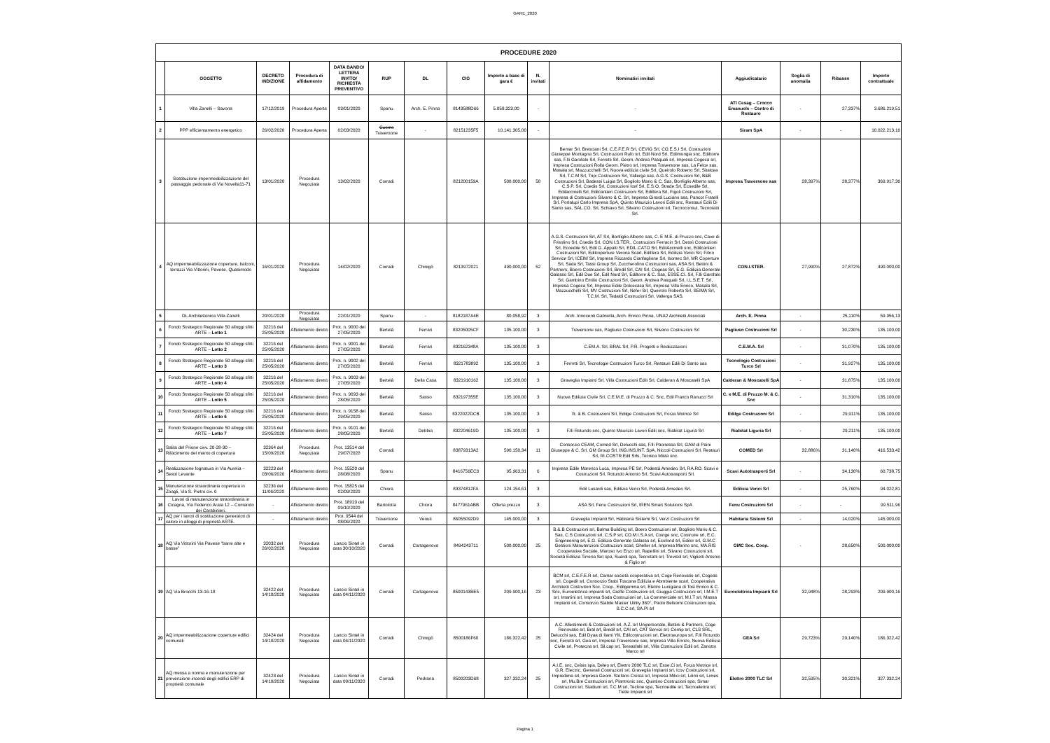GARE_2020
| PROCEDURE 2020 | | | | | | | | | | | | | | |
| --- | --- | --- | --- | --- | --- | --- | --- | --- | --- | --- | --- | --- | --- | --- |
| | OGGETTO | DECRETO INDIZIONE | Procedura di affidamento | DATA BANDO/ LETTERA INVITO/ RICHIESTA PREVENTIVO | RUP | DL | CIG | Importo a base di gara € | N. invitati | Nominativi invitati | Aggiudicatario | Soglia di anomalia | Ribasso | Importo contrattuale |
| 1 | Villa Zanelli – Savona | 17/12/2019 | Procedura Aperta | 03/01/2020 | Spanu | Arch. E. Pinna | 8143588D66 | 5.058.323,00 | - | - | ATI Cesag – Crocco Emanuele – Centro di Restauro | - | 27,337% | 3.686.219,51 |
| 2 | PPP efficientamento energetico | 26/02/2020 | Procedura Aperta | 02/03/2020 | Cuomo Traversone | - | 82151235F5 | 10.141.305,00 | - | - | Siram SpA | - | - | 10.022.213,10 |
| 3 | Sostituzione impermeabilizzazione del passaggio pedonale di Via Novella11-71 | 13/01/2020 | Procedura Negoziata | 13/02/2020 | Corradi | | 821200159A | 500.000,00 | 50 | Bemar Srl, Bresciani Srl, C.E.F.E.R Srl, CEVIG Srl, CO.E.S.I Srl, Costruzioni Giuseppe Montagna Srl, Costruzioni Rufo srl, Edil Nord Srl, Edilmongia snc, Ediltorre sas, F.lli Garofalo Srl, Ferretti Srl, Geom. Andrea Pasquali srl, Impresa Cogeca srl, Impresa Costruzioni Rolla Geom. Pietro srl, Impresa Traversone sas, La Felce sas, Masala srl, Mazzucchelli Srl, Nuova edilizia civile Srl, Queirolo Roberto Srl, Sitalcea Srl, T.C.M Srl, Tripi Costruzioni Srl, Vallerga sas, A.G.S. Costruzioni Srl, B&B Costruzioni Srl, Badessi Luigia Srl, Bogliolo Mario & C. Sas, Bonfiglio Alberto sas, C.S.P. Srl, Coedis Srl, Costruzioni Icef Srl, E.S.O. Strade Srl, Ecoedile Srl, Edilaccinelli Srl, Edilcantieri Costruzioni Srl, Edilfera Srl, Figoli Costruzioni Srl, Impresa di Costruzioni Silvano & C. Srl, Impresa Girardi Luciano sas, Pancot Fratelli Srl, Portalupi Carlo Impresa SpA, Quinto Maurizio Lavori Edili snc, Restauri Edili Di Santo sas, SAL.CO. Srl, Schiavo Srl, Silvano Costruzioni srl, Tecnoconsul, Tecnotatti Srl. | Impresa Traversone sas | 28,397% | 28,377% | 369.917,30 |
| 4 | AQ impermeabilizzazione coperture, balconi, terrazzi Via Vittorini, Pavese, Quasimodo | 16/01/2020 | Procedura Negoziata | 14/02/2020 | Corradi | Chinigò | 8213972021 | 490.000,00 | 52 | A.G.S. Costruzioni Srl, AT Srl, Bonfiglio Alberto sas, C. E M.E. di Pruzzo snc, Cave di Frisolino Srl, Coedis Srl, CON.I.S.TER., Costruzioni Ferracin Srl, Dessì Costruzioni Srl, Ecoedile Srl, Edil G. Appalti Srl, EDIL.CATO Srl, EdilAccinelli snc, Edilcantieri Costruzioni Srl, Edilcoperture Verona Scarl, Edilfera Srl, Edilizia Verici Srl, Fibro Service Srl, ICEIM Srl, Impresa Riccardo Cianfaglione Srl, Isomec Srl, MR Coperture Srl, Sada Srl, Tassi Group Srl, Zuccherofino Costruzioni sas, ASA Srl, Bettini & Partners, Boero Costruzioni Srl, Bredil Srl, CAI Srl, Cogeas Srl, E.G. Edilizia Generale Galasso Srl, Edil Due Srl, Edil Nord Srl, Ediltorre & C. Sas, ESSE.CI. Srl, F.lli Garofalo Srl, Gambino Emilio Costruzioni Srl, Geom. Andrea Pasquali Srl, I.L.S.E.T. Srl, Impresa Cogeca Srl, Impresa Edile Dolcecasa Srl, Impresa Villa Enrico, Masala Srl, Mazzucchelli Srl, MV Costruzioni Srl, Nefer Srl, Queirolo Roberto Srl, SEIMA Srl, T.C.M. Srl, Tedaldi Costruzioni Srl, Vallerga SAS. | CON.I.STER. | 27,990% | 27,872% | 490.000,00 |
| 5 | DL Architettonica Villa Zanelli | 20/01/2020 | Procedura Negoziata | 22/01/2020 | Spanu | - | 8182187A4E | 80.058,92 | 3 | Arch. Innocenti Gabriella, Arch. Enrico Pinna, UNA2 Architetti Associati | Arch. E. Pinna | - | 25,110% | 59.956,13 |
| 6 | Fondo Strategico Regionale 50 alloggi sfitti ARTE – Lotto 1 | 32216 del 25/05/2020 | Affidamento diretto | Prot. n. 9000 del 27/05/2020 | Bertelà | Ferrari | 83205005CF | 135.100,00 | 3 | Traversone sas, Pagliuso Costruzioni Srl, Silvano Costruzioni Srl | Pagliuso Costruzioni Srl | - | 30,230% | 135.100,00 |
| 7 | Fondo Strategico Regionale 50 alloggi sfitti ARTE – Lotto 2 | 32216 del 25/05/2020 | Affidamento diretto | Prot. n. 9001 del 27/05/2020 | Bertelà | Ferrari | 832162348A | 135.100,00 | 3 | C.EM.A. Srl, BRAL Srl, P.R. Progetti e Realizzazioni | C.E.M.A. Srl | - | 31,070% | 135.100,00 |
| 8 | Fondo Strategico Regionale 50 alloggi sfitti ARTE – Lotto 3 | 32216 del 25/05/2020 | Affidamento diretto | Prot. n. 9002 del 27/05/2020 | Bertelà | Ferrari | 8321783892 | 135.100,00 | 3 | Ferretti Srl, Tecnologie Costruzioni Turco Srl, Restauri Edili Di Santo sas | Tecnologie Costruzioni Turco Srl | - | 31,927% | 135.100,00 |
| 9 | Fondo Strategico Regionale 50 alloggi sfitti ARTE – Lotto 4 | 32216 del 25/05/2020 | Affidamento diretto | Prot. n. 9003 del 27/05/2020 | Bertelà | Della Casa | 8321910162 | 135.100,00 | 3 | Graveglia Impianti Srl, Villa Costruzioni Edili Srl, Calderan & Moscatelli SpA | Calderan & Moscatelli SpA | - | 31,875% | 135.100,00 |
| 10 | Fondo Strategico Regionale 50 alloggi sfitti ARTE – Lotto 5 | 32216 del 25/05/2020 | Affidamento diretto | Prot. n. 9093 del 28/05/2020 | Bertelà | Sasso | 832197355E | 135.100,00 | 3 | Nuova Edilizia Civile Srl, C.E.M.E. di Pruzzo & C. Snc, Edil Franco Ranucci Srl | C. e M.E. di Pruzzo M. & C. Snc | - | 31,310% | 135.100,00 |
| 11 | Fondo Strategico Regionale 50 alloggi sfitti ARTE – Lotto 6 | 32216 del 25/05/2020 | Affidamento diretto | Prot. n. 9158 del 29/05/2020 | Bertelà | Sasso | 8322022DCB | 135.100,00 | 3 | R. & B. Costruzioni Srl, Edilge Costruzioni Srl, Forza Motrice Srl | Edilge Costruzioni Srl | - | 29,911% | 135.100,00 |
| 12 | Fondo Strategico Regionale 50 alloggi sfitti ARTE – Lotto 7 | 32216 del 25/05/2020 | Affidamento diretto | Prot. n. 9101 del 28/05/2020 | Bertelà | Debbia | 832204619D | 135.100,00 | 3 | F.lli Rotundo snc, Quinto Maurizio Lavori Edili snc, Riabitat Liguria Srl | Riabitat Liguria Srl | - | 29,211% | 135.100,00 |
| 13 | Salita del Prione civv. 20-28-30 – Rifacimento del manto di copertura | 32364 del 15/09/2020 | Procedura Negoziata | Prot. 13514 del 29/07/2020 | Corradi | | 83879313A2 | 590.150,34 | 11 | Consorzio CEAM, Comed Srl, Delucchi sas, F.lli Paonessa Srl, GAM di Paini Giuseppe & C. Srl, GM Group Srl, ING.INS.INT. SpA, Niccoli Costruzioni Srl, Restauri Srl, RI.COSTR.Edil Srls, Tecnica Mista snc. | COMED Srl | 32,886% | 31,140% | 416.533,42 |
| 14 | Realizzazione fognatura in Via Aurelia – Sestri Levante | 32223 del 03/06/2020 | Affidamento diretto | Prot. 15520 del 28/08/2020 | Spanu | | 8416756EC3 | 95.963,31 | 6 | Impresa Edile Marenco Luca, Impresa PE Srl, Podestà Amedeo Srl, RA.RO. Scavi e Costruzioni Srl, Rotundo Antonio Srl, Scavi Autotrasporti Srl. | Scavi Autotrasporti Srl | - | 34,130% | 60.738,75 |
| 15 | Manutenzione straordinaria copertura in Zoagli, Via S. Pietro civ. 6 | 32236 del 11/06/2020 | Affidamento diretto | Prot. 15825 del 02/09/2020 | Chiora | | 83374812FA | 124.154,61 | 3 | Edil Lusardi sas, Edilizia Verici Srl, Podestà Amedeo Srl. | Edilizia Verici Srl | - | 25,760% | 94.022,81 |
| 16 | Lavori di manutenzione straordinaria in Cicagna, Via Federico Arata 12 – Comando dei Carabinieri. | - | Affidamento diretto | Prot. 18910 del 09/10/2020 | Bartolotta | Chiora | 8477961ABB | Offerta prezzo | 3 | ASA Srl, Fenu Costruzioni Srl, IREN Smart Solutions SpA | Fenu Costruzioni Srl | - | - | 99.511,96 |
| 17 | AQ per i lavori di sostituzione generatori di calore in alloggi di proprietà ARTE. | - | Affidamento diretto | Prot. 9544 del 08/06/2020 | Traversone | Venuti | 86055092D9 | 145.000,00 | 3 | Graveglia Impianti Srl, Habitaria Sistemi Srl, Verzì Costruzioni Srl | Habitaria Sistemi Srl | - | 14,020% | 145.000,00 |
| 18 | AQ Via Vittorini Via Pavese “barre alte e basse” | 32032 del 26/02/2020 | Procedura Negoziata | Lancio Sintel in data 30/10/2020 | Corradi | Cartagenova | 8494243711 | 500.000,00 | 25 | B.&.B Costruzioni srl, Balma Building srl, Boero Costruzioni srl, Bogliolo Mario & C. Sas, C.S Costruzioni srl, C.S.P srl, CO.M.I.S.A srl, Coinge snc, Costruire srl, E.C. Engineering srl, E.G. Edilizia Generale Galasso srl, Ecofond srl, Edilor srl, G.M.C Gestioni Manutenzioni Costruzioni scarl, Gheller srl, Impresa Marino snc, MA.RIS Cooperativa Sociale, Maroso Ivo Enzo srl, Rapellini srl, Silvano Costruzioni srl, Società Edilizia Tirrena Set spa, Suardi spa, Tecnotatti srl, Trevisol srl, Viglietti Antonio & Figlio srl | GMC Soc. Coop. | - | 28,650% | 500.000,00 |
| 19 | AQ Via Brocchi 13-16-18 | 32422 del 14/10/2020 | Procedura Negoziata | Lancio Sintel in data 04/11/2020 | Corradi | Cartagenova | 8500143BE5 | 209.900,16 | 23 | BCM srl, C.E.F.E.R srl, Camar società cooperativa srl, Coge Renovatio srl, Cogeas srl, Cogedil srl, Consorzio Stabi Toscana Edilizia e Abmbiente scarl, Cooperativa Architetti Costruttori Soc. Coop., Edilgamma srl, Elettro Lunigiana di Tosi Enrico & C. Snc, Euroelettrica impianti srl, Gieffe Costruzioni srl, Giuggia Costruzioni srl, I.M.E.T srl, Imartini srl, Impresa Soda Costruzioni srl, La Commerciale srl, M.I.T srl, Massa Impianti srl, Consorzio Stabile Master Utility 360°, Paolo Beltrami Costruzioni spa, S.C.C srl, SA.PI srl | Euroelettrica Impianti Srl | 32,948% | 28,293% | 209.900,16 |
| 20 | AQ impermeabilizzazione coperture edifici comunali | 32424 del 14/10/2020 | Procedura Negoziata | Lancio Sintel in data 06/11/2020 | Corradi | Chinigò | 8500186F60 | 186.322,42 | 25 | A.C. Allestimenti & Costruzioni srl, A.Z. srl Unipersonale, Bettini & Partners, Coge Renovatio srl, Bral srl, Bredil srl, CAI srl, CAT Servizi srl, Cemip srl, CLS SRL, Delucchi sas, Edil Dyaa di Ilami Ylli, Edilcostruzioni srl, Elettroeuropa srl, F.lli Rotundo snc, Ferretti srl, Gea srl, Impresa Traversone sas, Impresa Villa Enrico, Nuova Edilizia Civile srl, Protecna srl, Sil.cap srl, Tereasfalti srl, Villa Costruzioni Edili srl, Zanotto Marco srl | GEA Srl | 29,723% | 29,140% | 186.322,42 |
| 21 | AQ messa a norma e manutenzione per prevenzione incendi degli edifici ERP di proprietà comunale | 32423 del 14/10/2020 | Procedura Negoziata | Lancio Sintel in data 09/11/2020 | Corradi | Pedrana | 8500203D68 | 327.332,24 | 25 | A.I.E. snc, Ceisis spa, Deleo srl, Elettro 2000 TLC srl, Esse.Ci srl, Forza Motrice srl, G.R. Electric, Generali Costruzioni srl, Graveglia Impianti srl, Icov Costruzioni srl, Impredima srl, Impresa Geom. Stefano Cresta srl, Impresa Milici srl, Lilimi srl, Limes srl, Mu.Bre Costruzioni srl, Plantronic snc, Quintino Costruzioni spa, Simar Costruzioni srl, Stadium srl, T.C.M srl, Techne spa, Tecnoedile srl, Tecnoelettra srl, Tielle Impianti srl | Elettro 2000 TLC Srl | 32,595% | 30,321% | 327.332,24 |
Pagina 1